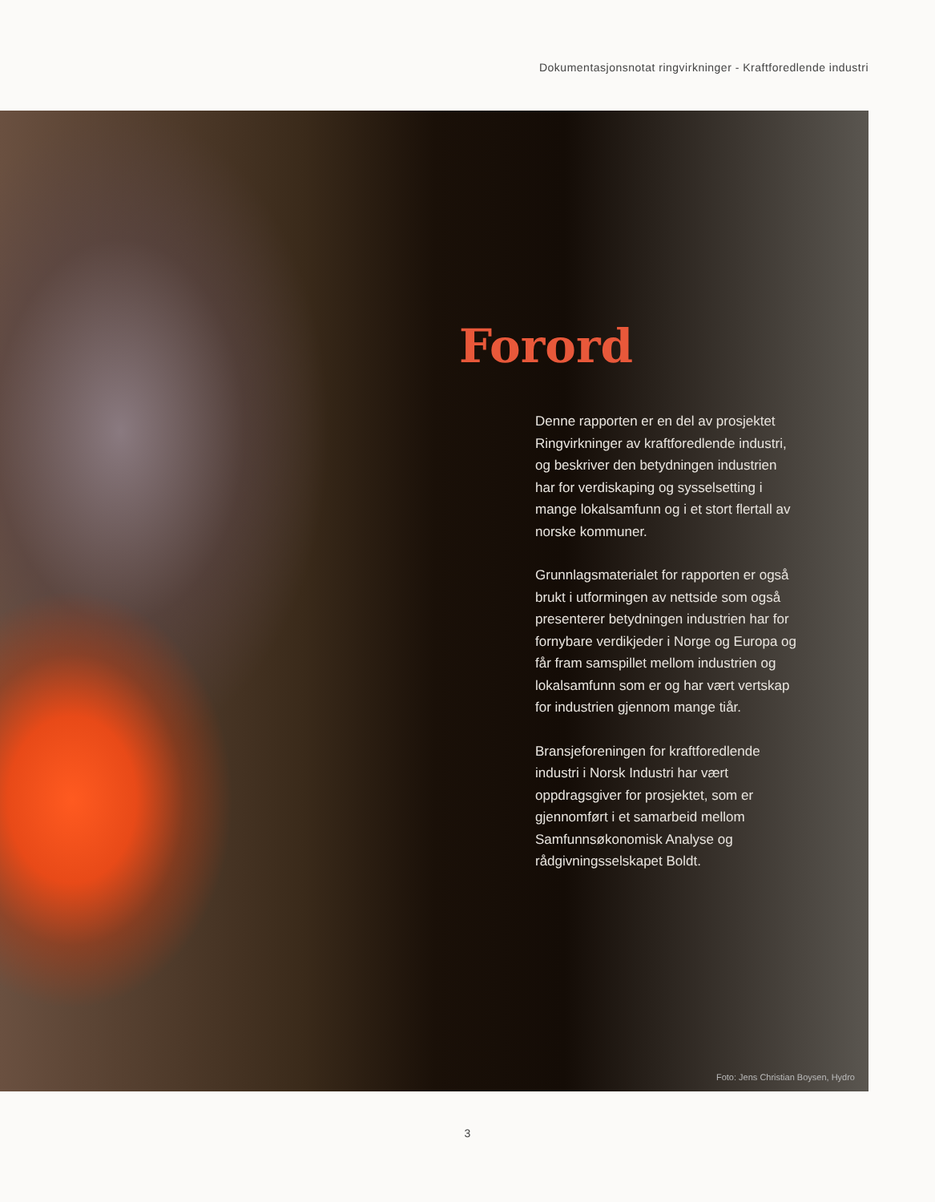Dokumentasjonsnotat ringvirkninger - Kraftforedlende industri
Forord
Denne rapporten er en del av prosjektet Ringvirkninger av kraftforedlende industri, og beskriver den betydningen industrien har for verdiskaping og sysselsetting i mange lokalsamfunn og i et stort flertall av norske kommuner.
Grunnlagsmaterialet for rapporten er også brukt i utformingen av nettside som også presenterer betydningen industrien har for fornybare verdikjeder i Norge og Europa og får fram samspillet mellom industrien og lokalsamfunn som er og har vært vertskap for industrien gjennom mange tiår.
Bransjeforeningen for kraftforedlende industri i Norsk Industri har vært oppdragsgiver for prosjektet, som er gjennomført i et samarbeid mellom Samfunnsøkonomisk Analyse og rådgivningsselskapet Boldt.
Foto: Jens Christian Boysen, Hydro
3